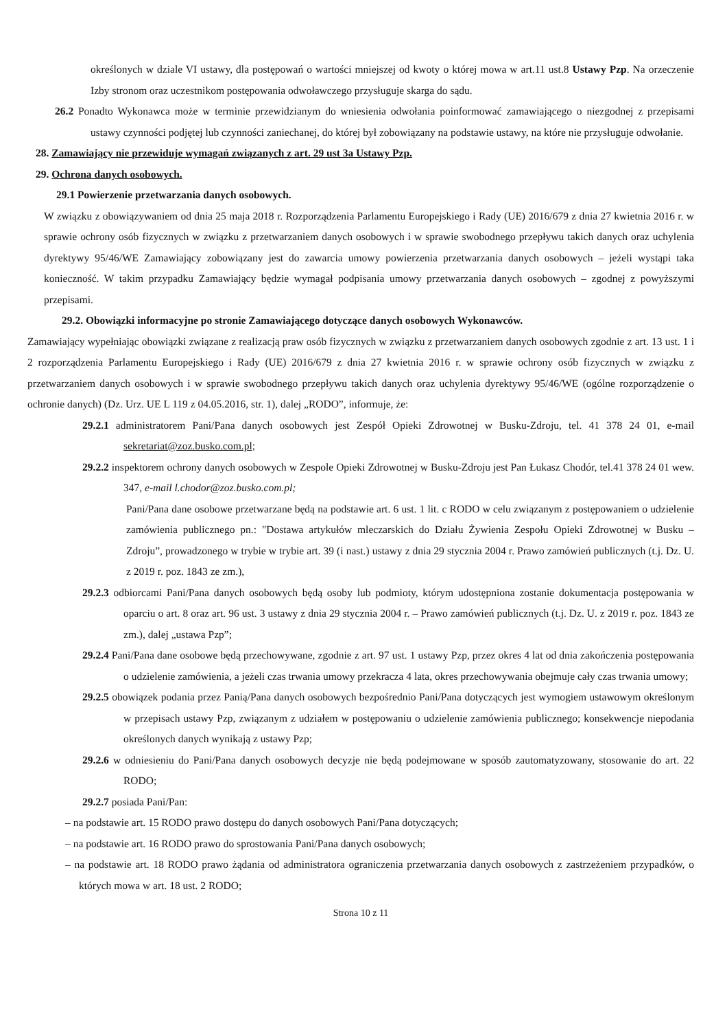określonych w dziale VI ustawy, dla postępowań o wartości mniejszej od kwoty o której mowa w art.11 ust.8 Ustawy Pzp. Na orzeczenie Izby stronom oraz uczestnikom postępowania odwoławczego przysługuje skarga do sądu.
26.2 Ponadto Wykonawca może w terminie przewidzianym do wniesienia odwołania poinformować zamawiającego o niezgodnej z przepisami ustawy czynności podjętej lub czynności zaniechanej, do której był zobowiązany na podstawie ustawy, na które nie przysługuje odwołanie.
28. Zamawiający nie przewiduje wymagań związanych z art. 29 ust 3a Ustawy Pzp.
29. Ochrona danych osobowych.
29.1 Powierzenie przetwarzania danych osobowych.
W związku z obowiązywaniem od dnia 25 maja 2018 r. Rozporządzenia Parlamentu Europejskiego i Rady (UE) 2016/679 z dnia 27 kwietnia 2016 r. w sprawie ochrony osób fizycznych w związku z przetwarzaniem danych osobowych i w sprawie swobodnego przepływu takich danych oraz uchylenia dyrektywy 95/46/WE Zamawiający zobowiązany jest do zawarcia umowy powierzenia przetwarzania danych osobowych – jeżeli wystąpi taka konieczność. W takim przypadku Zamawiający będzie wymagał podpisania umowy przetwarzania danych osobowych – zgodnej z powyższymi przepisami.
29.2. Obowiązki informacyjne po stronie Zamawiającego dotyczące danych osobowych Wykonawców.
Zamawiający wypełniając obowiązki związane z realizacją praw osób fizycznych w związku z przetwarzaniem danych osobowych zgodnie z art. 13 ust. 1 i 2 rozporządzenia Parlamentu Europejskiego i Rady (UE) 2016/679 z dnia 27 kwietnia 2016 r. w sprawie ochrony osób fizycznych w związku z przetwarzaniem danych osobowych i w sprawie swobodnego przepływu takich danych oraz uchylenia dyrektywy 95/46/WE (ogólne rozporządzenie o ochronie danych) (Dz. Urz. UE L 119 z 04.05.2016, str. 1), dalej „RODO”, informuje, że:
29.2.1 administratorem Pani/Pana danych osobowych jest Zespół Opieki Zdrowotnej w Busku-Zdroju, tel. 41 378 24 01, e-mail sekretariat@zoz.busko.com.pl;
29.2.2 inspektorem ochrony danych osobowych w Zespole Opieki Zdrowotnej w Busku-Zdroju jest Pan Łukasz Chodór, tel.41 378 24 01 wew. 347, e-mail l.chodor@zoz.busko.com.pl;
Pani/Pana dane osobowe przetwarzane będą na podstawie art. 6 ust. 1 lit. c RODO w celu związanym z postępowaniem o udzielenie zamówienia publicznego pn.: "Dostawa artykułów mleczarskich do Działu Żywienia Zespołu Opieki Zdrowotnej w Busku – Zdroju”, prowadzonego w trybie w trybie art. 39 (i nast.) ustawy z dnia 29 stycznia 2004 r. Prawo zamówień publicznych (t.j. Dz. U. z 2019 r. poz. 1843 ze zm.),
29.2.3 odbiorcami Pani/Pana danych osobowych będą osoby lub podmioty, którym udostępniona zostanie dokumentacja postępowania w oparciu o art. 8 oraz art. 96 ust. 3 ustawy z dnia 29 stycznia 2004 r. – Prawo zamówień publicznych (t.j. Dz. U. z 2019 r. poz. 1843 ze zm.), dalej „ustawa Pzp”;
29.2.4 Pani/Pana dane osobowe będą przechowywane, zgodnie z art. 97 ust. 1 ustawy Pzp, przez okres 4 lat od dnia zakończenia postępowania o udzielenie zamówienia, a jeżeli czas trwania umowy przekracza 4 lata, okres przechowywania obejmuje cały czas trwania umowy;
29.2.5 obowiązek podania przez Panią/Pana danych osobowych bezpośrednio Pani/Pana dotyczących jest wymogiem ustawowym określonym w przepisach ustawy Pzp, związanym z udziałem w postępowaniu o udzielenie zamówienia publicznego; konsekwencje niepodania określonych danych wynikają z ustawy Pzp;
29.2.6 w odniesieniu do Pani/Pana danych osobowych decyzje nie będą podejmowane w sposób zautomatyzowany, stosowanie do art. 22 RODO;
29.2.7 posiada Pani/Pan:
– na podstawie art. 15 RODO prawo dostępu do danych osobowych Pani/Pana dotyczących;
– na podstawie art. 16 RODO prawo do sprostowania Pani/Pana danych osobowych;
– na podstawie art. 18 RODO prawo żądania od administratora ograniczenia przetwarzania danych osobowych z zastrzeżeniem przypadków, o których mowa w art. 18 ust. 2 RODO;
Strona 10 z 11